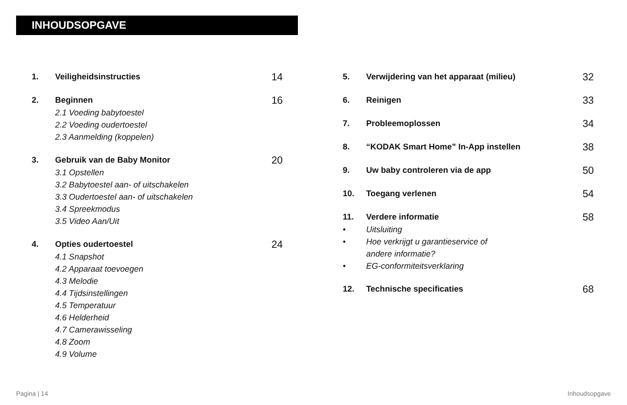INHOUDSOPGAVE
1. Veiligheidsinstructies 14
2. Beginnen 16
2.1 Voeding babytoestel
2.2 Voeding oudertoestel
2.3 Aanmelding (koppelen)
3. Gebruik van de Baby Monitor 20
3.1 Opstellen
3.2 Babytoestel aan- of uitschakelen
3.3 Oudertoestel aan- of uitschakelen
3.4 Spreekmodus
3.5 Video Aan/Uit
4. Opties oudertoestel 24
4.1 Snapshot
4.2 Apparaat toevoegen
4.3 Melodie
4.4 Tijdsinstellingen
4.5 Temperatuur
4.6 Helderheid
4.7 Camerawisseling
4.8 Zoom
4.9 Volume
5. Verwijdering van het apparaat (milieu) 32
6. Reinigen 33
7. Probleemoplossen 34
8. “KODAK Smart Home” In-App instellen 38
9. Uw baby controleren via de app 50
10. Toegang verlenen 54
11. Verdere informatie 58
• Uitsluiting
• Hoe verkrijgt u garantieservice of
andere informatie?
• EG-conformiteitsverklaring
12. Technische specificaties 68
Pagina | 14 Inhoudsopgave